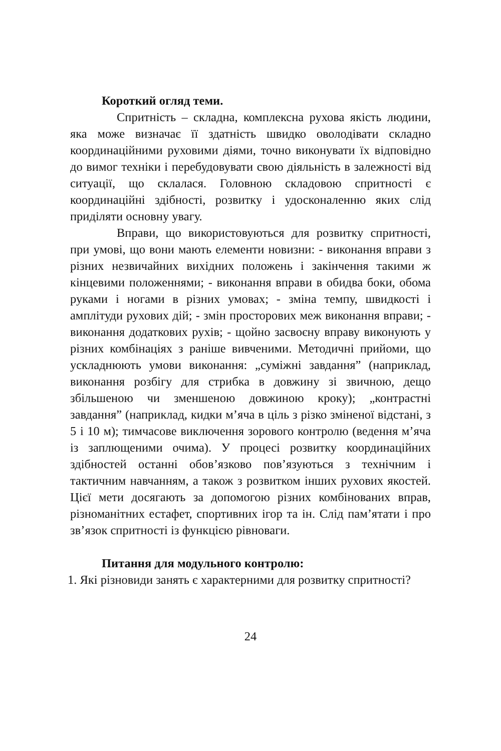Короткий огляд теми.
Спритність – складна, комплексна рухова якість людини, яка може визначає її здатність швидко оволодівати складно координаційними руховими діями, точно виконувати їх відповідно до вимог техніки і перебудовувати свою діяльність в залежності від ситуації, що склалася. Головною складовою спритності є координаційні здібності, розвитку і удосконаленню яких слід приділяти основну увагу.
Вправи, що використовуються для розвитку спритності, при умові, що вони мають елементи новизни: - виконання вправи з різних незвичайних вихідних положень і закінчення такими ж кінцевими положеннями; - виконання вправи в обидва боки, обома руками і ногами в різних умовах; - зміна темпу, швидкості і амплітуди рухових дій; - змін просторових меж виконання вправи; - виконання додаткових рухів; - щойно засвоєну вправу виконують у різних комбінаціях з раніше вивченими. Методичні прийоми, що ускладнюють умови виконання: „суміжні завдання” (наприклад, виконання розбігу для стрибка в довжину зі звичною, дещо збільшеною чи зменшеною довжиною кроку); „контрастні завдання” (наприклад, кидки м’яча в ціль з різко зміненої відстані, з 5 і 10 м); тимчасове виключення зорового контролю (ведення м’яча із заплющеними очима). У процесі розвитку координаційних здібностей останні обов’язково пов’язуються з технічним і тактичним навчанням, а також з розвитком інших рухових якостей. Цієї мети досягають за допомогою різних комбінованих вправ, різноманітних естафет, спортивних ігор та ін. Слід пам’ятати і про зв’язок спритності із функцією рівноваги.
Питання для модульного контролю:
1. Які різновиди занять є характерними для розвитку спритності?
24